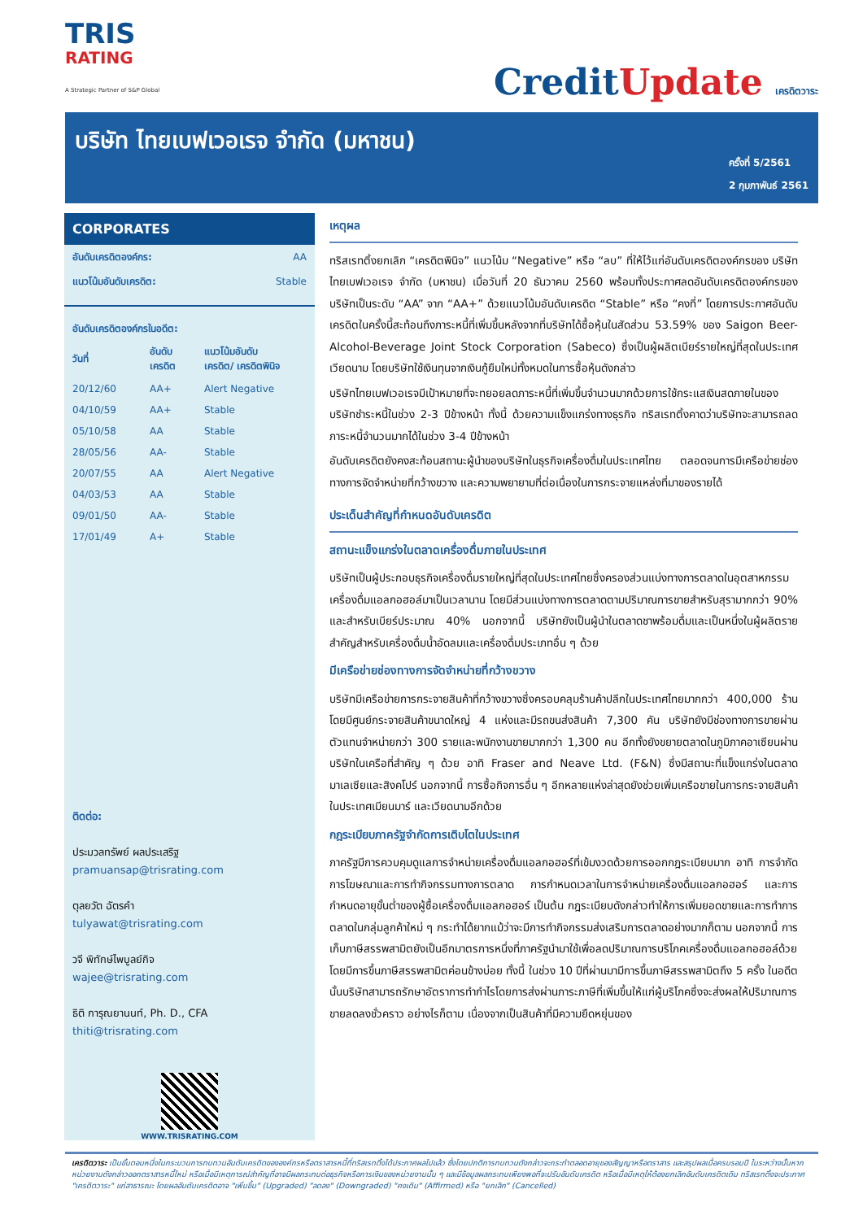TRIS
RATING
A Strategic Partner of S&P Global
CreditUpdate เครดิตวาระ
บริษัท ไทยเบฟเวอเรจ จำกัด (มหาชน)
ครั้งที่ 5/2561
2 กุมภาพันธ์ 2561
CORPORATES
| อันดับเครดิตองค์กร: | AA |
| แนวโน้มอันดับเครดิต: | Stable |
อันดับเครดิตองค์กรในอดีต:
| วันที่ | อันดับ เครดิต | แนวโน้มอันดับ เครดิต/ เครดิตพินิจ |
| --- | --- | --- |
| 20/12/60 | AA+ | Alert Negative |
| 04/10/59 | AA+ | Stable |
| 05/10/58 | AA | Stable |
| 28/05/56 | AA- | Stable |
| 20/07/55 | AA | Alert Negative |
| 04/03/53 | AA | Stable |
| 09/01/50 | AA- | Stable |
| 17/01/49 | A+ | Stable |
ติดต่อ:
ประมวลทรัพย์ ผลประเสริฐ
pramuansap@trisrating.com
ตุลยวัต ฉัตรคำ
tulyawat@trisrating.com
วจี พิทักษ์ไพบูลย์กิจ
wajee@trisrating.com
ธิติ การุณยานนท์, Ph. D., CFA
thiti@trisrating.com
WWW.TRISRATING.COM
เหตุผล
ทริสเรทติ้งยกเลิก “เครดิตพินิจ” แนวโน้ม “Negative” หรือ “ลบ” ที่ให้ไว้แก่อันดับเครดิตองค์กรของ บริษัท ไทยเบฟเวอเรจ จำกัด (มหาชน) เมื่อวันที่ 20 ธันวาคม 2560 พร้อมทั้งประกาศลดอันดับเครดิตองค์กรของบริษัทเป็นระดับ “AA” จาก “AA+” ด้วยแนวโน้มอันดับเครดิต “Stable” หรือ “คงที่” โดยการประกาศอันดับเครดิตในครั้งนี้สะท้อนถึงภาระหนี้ที่เพิ่มขึ้นหลังจากที่บริษัทได้ซื้อหุ้นในสัดส่วน 53.59% ของ Saigon Beer-Alcohol-Beverage Joint Stock Corporation (Sabeco) ซึ่งเป็นผู้ผลิตเบียร์รายใหญ่ที่สุดในประเทศเวียดนาม โดยบริษัทใช้เงินทุนจากเงินกู้ยืมใหม่ทั้งหมดในการซื้อหุ้นดังกล่าว
บริษัทไทยเบฟเวอเรจมีเป้าหมายที่จะทยอยลดภาระหนี้ที่เพิ่มขึ้นจำนวนมากด้วยการใช้กระแสเงินสดภายในของบริษัทชำระหนี้ในช่วง 2-3 ปีข้างหน้า ทั้งนี้ ด้วยความแข็งแกร่งทางธุรกิจ ทริสเรทติ้งคาดว่าบริษัทจะสามารถลดภาระหนี้จำนวนมากได้ในช่วง 3-4 ปีข้างหน้า
อันดับเครดิตยังคงสะท้อนสถานะผู้นำของบริษัทในธุรกิจเครื่องดื่มในประเทศไทย ตลอดจนการมีเครือข่ายช่องทางการจัดจำหน่ายที่กว้างขวาง และความพยายามที่ต่อเนื่องในการกระจายแหล่งที่มาของรายได้
ประเด็นสำคัญที่กำหนดอันดับเครดิต
สถานะแข็งแกร่งในตลาดเครื่องดื่มภายในประเทศ
บริษัทเป็นผู้ประกอบธุรกิจเครื่องดื่มรายใหญ่ที่สุดในประเทศไทยซึ่งครองส่วนแบ่งทางการตลาดในอุตสาหกรรมเครื่องดื่มแอลกอฮอล์มาเป็นเวลานาน โดยมีส่วนแบ่งทางการตลาดตามปริมาณการขายสำหรับสุรามากกว่า 90% และสำหรับเบียร์ประมาณ 40% นอกจากนี้ บริษัทยังเป็นผู้นำในตลาดชาพร้อมดื่มและเป็นหนึ่งในผู้ผลิตรายสำคัญสำหรับเครื่องดื่มน้ำอัดลมและเครื่องดื่มประเภทอื่น ๆ ด้วย
มีเครือข่ายช่องทางการจัดจำหน่ายที่กว้างขวาง
บริษัทมีเครือข่ายการกระจายสินค้าที่กว้างขวางซึ่งครอบคลุมร้านค้าปลีกในประเทศไทยมากกว่า 400,000 ร้านโดยมีศูนย์กระจายสินค้าขนาดใหญ่ 4 แห่งและมีรถขนส่งสินค้า 7,300 คัน บริษัทยังมีช่องทางการขายผ่านตัวแทนจำหน่ายกว่า 300 รายและพนักงานขายมากกว่า 1,300 คน อีกทั้งยังขยายตลาดในภูมิภาคอาเซียนผ่านบริษัทในเครือที่สำคัญ ๆ ด้วย อาทิ Fraser and Neave Ltd. (F&N) ซึ่งมีสถานะที่แข็งแกร่งในตลาดมาเลเซียและสิงคโปร์ นอกจากนี้ การซื้อกิจการอื่น ๆ อีกหลายแห่งล่าสุดยังช่วยเพิ่มเครือขายในการกระจายสินค้าในประเทศเมียนมาร์ และเวียดนามอีกด้วย
กฎระเบียบภาครัฐจำกัดการเติบโตในประเทศ
ภาครัฐมีการควบคุมดูแลการจำหน่ายเครื่องดื่มแอลกอฮอร์ที่เข้มงวดด้วยการออกกฎระเบียบมาก อาทิ การจำกัดการโฆษณาและการทำกิจกรรมทางการตลาด การกำหนดเวลาในการจำหน่ายเครื่องดื่มแอลกอฮอร์ และการกำหนดอายุขั้นต่ำของผู้ซื้อเครื่องดื่มแอลกอฮอร์ เป็นต้น กฎระเบียบดังกล่าวทำให้การเพิ่มยอดขายและการทำการตลาดในกลุ่มลูกค้าใหม่ ๆ กระทำได้ยากแม้ว่าจะมีการทำกิจกรรมส่งเสริมการตลาดอย่างมากก็ตาม นอกจากนี้ การเก็บภาษีสรรพสามิตยังเป็นอีกมาตรการหนึ่งที่ภาครัฐนำมาใช้เพื่อลดปริมาณการบริโภคเครื่องดื่มแอลกอฮอล์ด้วยโดยมีการขึ้นภาษีสรรพสามิตค่อนข้างบ่อย ทั้งนี้ ในช่วง 10 ปีที่ผ่านมามีการขึ้นภาษีสรรพสามิตถึง 5 ครั้ง ในอดีตนั้นบริษัทสามารถรักษาอัตราการทำกำไรโดยการส่งผ่านภาระภาษีที่เพิ่มขึ้นให้แก่ผู้บริโภคซึ่งจะส่งผลให้ปริมาณการขายลดลงชั่วคราว อย่างไรก็ตาม เนื่องจากเป็นสินค้าที่มีความยืดหยุ่นของ
เครดิตวาระ เป็นขั้นตอนหนึ่งในกระบวนการทบทวนอันดับเครดิตขององค์กรหรือตราสารหนี้ที่ทริสเรทติ้งได้ประกาศผลไปแล้ว ซึ่งโดยปกติการทบทวนดังกล่าวจะกระทำตลอดอายุของสัญญาหรือตราสาร และสรุปผลเมื่อครบรอบปี ในระหว่างนั้นหากหน่วยงานดังกล่าวออกตราสารหนี้ใหม่ หรือเมื่อมีเหตุการณ์สำคัญที่อาจมีผลกระทบต่อธุรกิจหรือการเงินของหน่วยงานนั้น ๆ และมีข้อมูลผลกระทบเพียงพอที่จะปรับอันดับเครดิต หรือเมื่อมีเหตุให้ต้องยกเลิกอันดับเครดิตเดิม ทริสเรทติ้งจะประกาศ "เครดิตวาระ" แก่สาธารณะ โดยผลอันดับเครดิตอาจ "เพิ่มขึ้น" (Upgraded) "ลดลง" (Downgraded) "คงเดิม" (Affirmed) หรือ "ยกเลิก" (Cancelled)